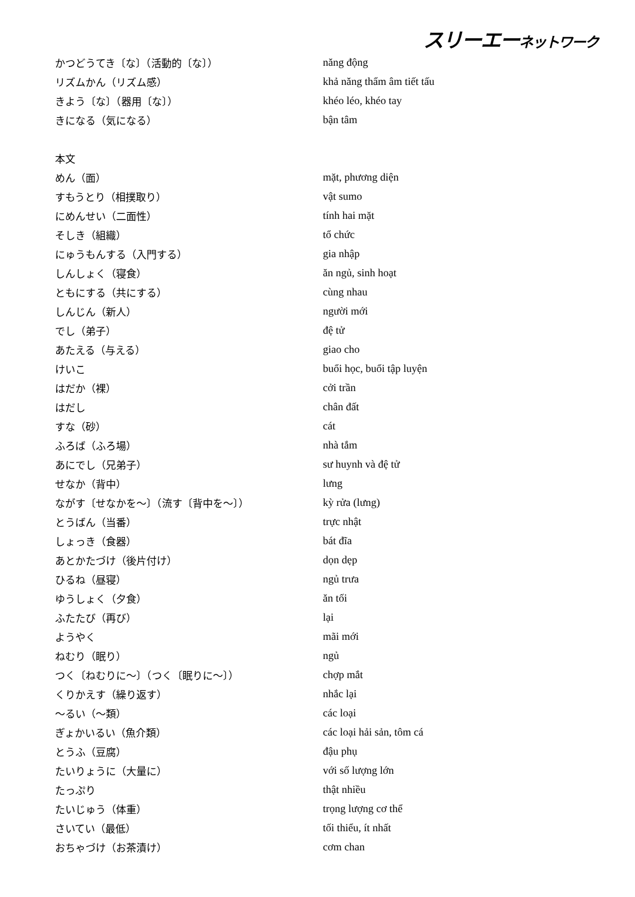スリーエーネットワーク
| かつどうてき〔な〕（活動的〔な〕） | năng động |
| リズムかん（リズム感） | khả năng thẩm âm tiết tấu |
| きよう〔な〕（器用〔な〕） | khéo léo, khéo tay |
| きになる（気になる） | bận tâm |
| 本文 | |
| めん（面） | mặt, phương diện |
| すもうとり（相撲取り） | vật sumo |
| にめんせい（二面性） | tính hai mặt |
| そしき（組織） | tổ chức |
| にゅうもんする（入門する） | gia nhập |
| しんしょく（寝食） | ăn ngủ, sinh hoạt |
| ともにする（共にする） | cùng nhau |
| しんじん（新人） | người mới |
| でし（弟子） | đệ tử |
| あたえる（与える） | giao cho |
| けいこ | buổi học, buổi tập luyện |
| はだか（裸） | cởi trần |
| はだし | chân đất |
| すな（砂） | cát |
| ふろば（ふろ場） | nhà tắm |
| あにでし（兄弟子） | sư huynh và đệ tử |
| せなか（背中） | lưng |
| ながす〔せなかを～〕（流す〔背中を～〕） | kỳ rửa (lưng) |
| とうばん（当番） | trực nhật |
| しょっき（食器） | bát đĩa |
| あとかたづけ（後片付け） | dọn dẹp |
| ひるね（昼寝） | ngủ trưa |
| ゆうしょく（夕食） | ăn tối |
| ふたたび（再び） | lại |
| ようやく | mãi mới |
| ねむり（眠り） | ngủ |
| つく〔ねむりに～〕（つく〔眠りに～〕） | chợp mắt |
| くりかえす（繰り返す） | nhắc lại |
| ～るい（～類） | các loại |
| ぎょかいるい（魚介類） | các loại hải sản, tôm cá |
| とうふ（豆腐） | đậu phụ |
| たいりょうに（大量に） | với số lượng lớn |
| たっぷり | thật nhiều |
| たいじゅう（体重） | trọng lượng cơ thể |
| さいてい（最低） | tối thiểu, ít nhất |
| おちゃづけ（お茶漬け） | cơm chan |